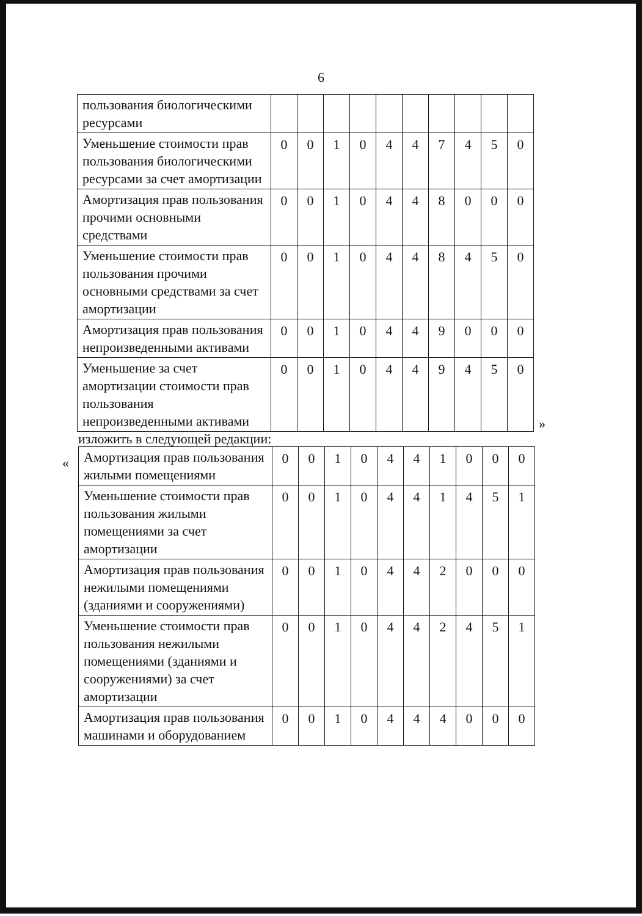6
| пользования биологическими ресурсами | | | | | | | | | | |
| Уменьшение стоимости прав пользования биологическими ресурсами за счет амортизации | 0 | 0 | 1 | 0 | 4 | 4 | 7 | 4 | 5 | 0 |
| Амортизация прав пользования прочими основными средствами | 0 | 0 | 1 | 0 | 4 | 4 | 8 | 0 | 0 | 0 |
| Уменьшение стоимости прав пользования прочими основными средствами за счет амортизации | 0 | 0 | 1 | 0 | 4 | 4 | 8 | 4 | 5 | 0 |
| Амортизация прав пользования непроизведенными активами | 0 | 0 | 1 | 0 | 4 | 4 | 9 | 0 | 0 | 0 |
| Уменьшение за счет амортизации стоимости прав пользования непроизведенными активами | 0 | 0 | 1 | 0 | 4 | 4 | 9 | 4 | 5 | 0 |
»
изложить в следующей редакции:
«
| Амортизация прав пользования жилыми помещениями | 0 | 0 | 1 | 0 | 4 | 4 | 1 | 0 | 0 | 0 |
| Уменьшение стоимости прав пользования жилыми помещениями за счет амортизации | 0 | 0 | 1 | 0 | 4 | 4 | 1 | 4 | 5 | 1 |
| Амортизация прав пользования нежилыми помещениями (зданиями и сооружениями) | 0 | 0 | 1 | 0 | 4 | 4 | 2 | 0 | 0 | 0 |
| Уменьшение стоимости прав пользования нежилыми помещениями (зданиями и сооружениями) за счет амортизации | 0 | 0 | 1 | 0 | 4 | 4 | 2 | 4 | 5 | 1 |
| Амортизация прав пользования машинами и оборудованием | 0 | 0 | 1 | 0 | 4 | 4 | 4 | 0 | 0 | 0 |